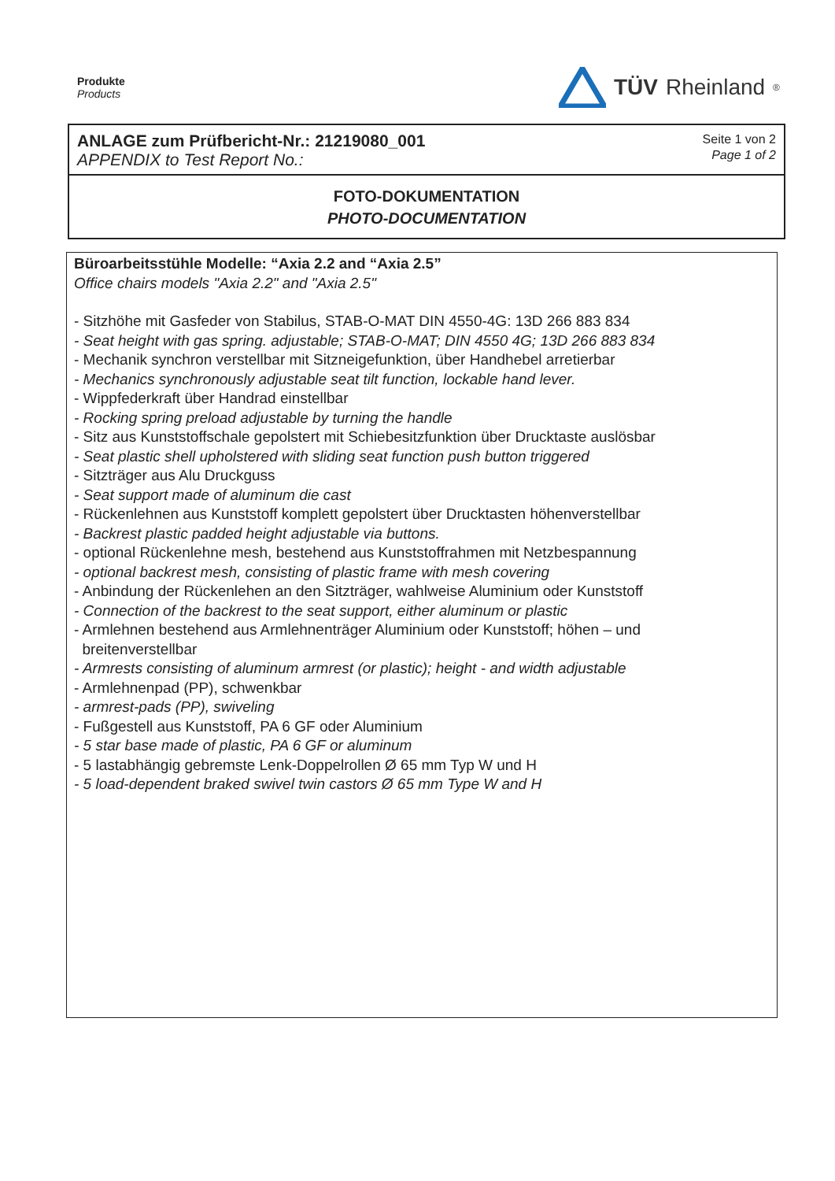Produkte
Products
TÜV Rheinland<sup>®</sup>
ANLAGE zum Prüfbericht-Nr.: 21219080_001
APPENDIX to Test Report No.:
Seite 1 von 2
Page 1 of 2
FOTO-DOKUMENTATION
PHOTO-DOCUMENTATION
Büroarbeitsstühle Modelle: “Axia 2.2 and “Axia 2.5”
Office chairs models "Axia 2.2" and "Axia 2.5"
- Sitzhöhe mit Gasfeder von Stabilus, STAB-O-MAT DIN 4550-4G: 13D 266 883 834
- Seat height with gas spring. adjustable; STAB-O-MAT; DIN 4550 4G; 13D 266 883 834
- Mechanik synchron verstellbar mit Sitzneigefunktion, über Handhebel arretierbar
- Mechanics synchronously adjustable seat tilt function, lockable hand lever.
- Wippfederkraft über Handrad einstellbar
- Rocking spring preload adjustable by turning the handle
- Sitz aus Kunststoffschale gepolstert mit Schiebesitzfunktion über Drucktaste auslösbar
- Seat plastic shell upholstered with sliding seat function push button triggered
- Sitzträger aus Alu Druckguss
- Seat support made of aluminum die cast
- Rückenlehnen aus Kunststoff komplett gepolstert über Drucktasten höhenverstellbar
- Backrest plastic padded height adjustable via buttons.
- optional Rückenlehne mesh, bestehend aus Kunststoffrahmen mit Netzbespannung
- optional backrest mesh, consisting of plastic frame with mesh covering
- Anbindung der Rückenlehen an den Sitzträger, wahlweise Aluminium oder Kunststoff
- Connection of the backrest to the seat support, either aluminum or plastic
- Armlehnen bestehend aus Armlehnenträger Aluminium oder Kunststoff; höhen – und
breitenverstellbar
- Armrests consisting of aluminum armrest (or plastic); height - and width adjustable
- Armlehnenpad (PP), schwenkbar
- armrest-pads (PP), swiveling
- Fußgestell aus Kunststoff, PA 6 GF oder Aluminium
- 5 star base made of plastic, PA 6 GF or aluminum
- 5 lastabhängig gebremste Lenk-Doppelrollen Ø 65 mm Typ W und H
- 5 load-dependent braked swivel twin castors Ø 65 mm Type W and H